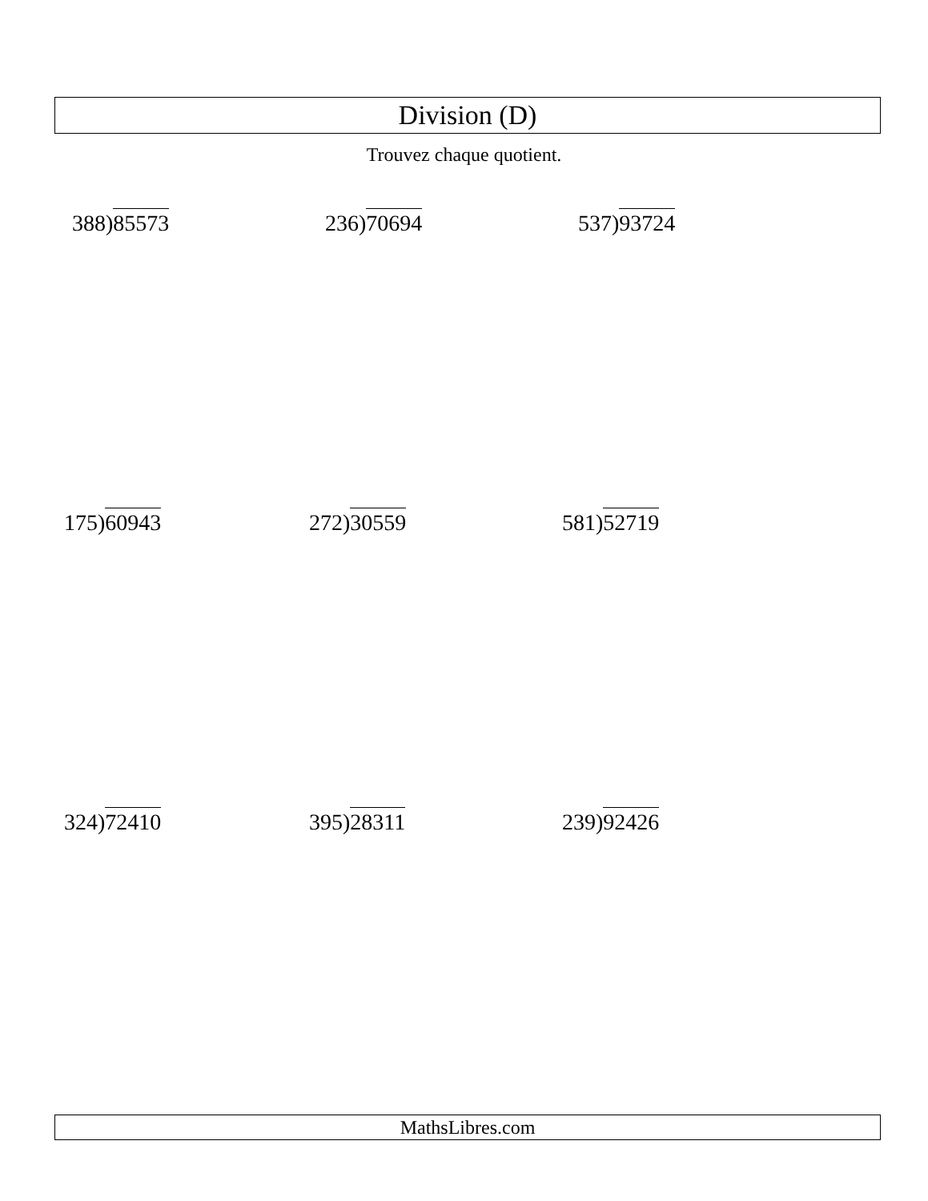Division (D)
Trouvez chaque quotient.
388)85573 236)70694 537)93724
175)60943 272)30559 581)52719
324)72410 395)28311 239)92426
MathsLibres.com